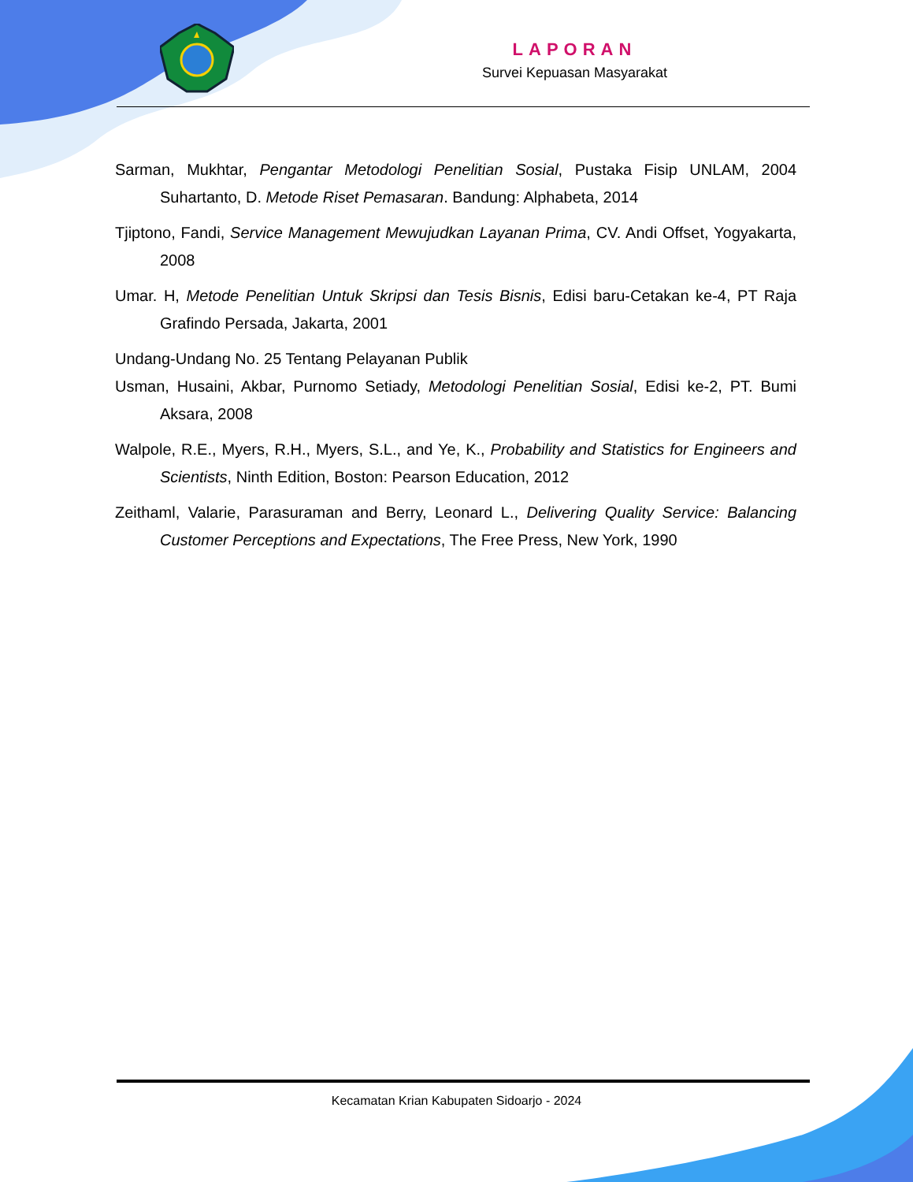LAPORAN
Survei Kepuasan Masyarakat
Sarman, Mukhtar, Pengantar Metodologi Penelitian Sosial, Pustaka Fisip UNLAM, 2004 Suhartanto, D. Metode Riset Pemasaran. Bandung: Alphabeta, 2014
Tjiptono, Fandi, Service Management Mewujudkan Layanan Prima, CV. Andi Offset, Yogyakarta, 2008
Umar. H, Metode Penelitian Untuk Skripsi dan Tesis Bisnis, Edisi baru-Cetakan ke-4, PT Raja Grafindo Persada, Jakarta, 2001
Undang-Undang No. 25 Tentang Pelayanan Publik
Usman, Husaini, Akbar, Purnomo Setiady, Metodologi Penelitian Sosial, Edisi ke-2, PT. Bumi Aksara, 2008
Walpole, R.E., Myers, R.H., Myers, S.L., and Ye, K., Probability and Statistics for Engineers and Scientists, Ninth Edition, Boston: Pearson Education, 2012
Zeithaml, Valarie, Parasuraman and Berry, Leonard L., Delivering Quality Service: Balancing Customer Perceptions and Expectations, The Free Press, New York, 1990
Kecamatan Krian Kabupaten Sidoarjo - 2024